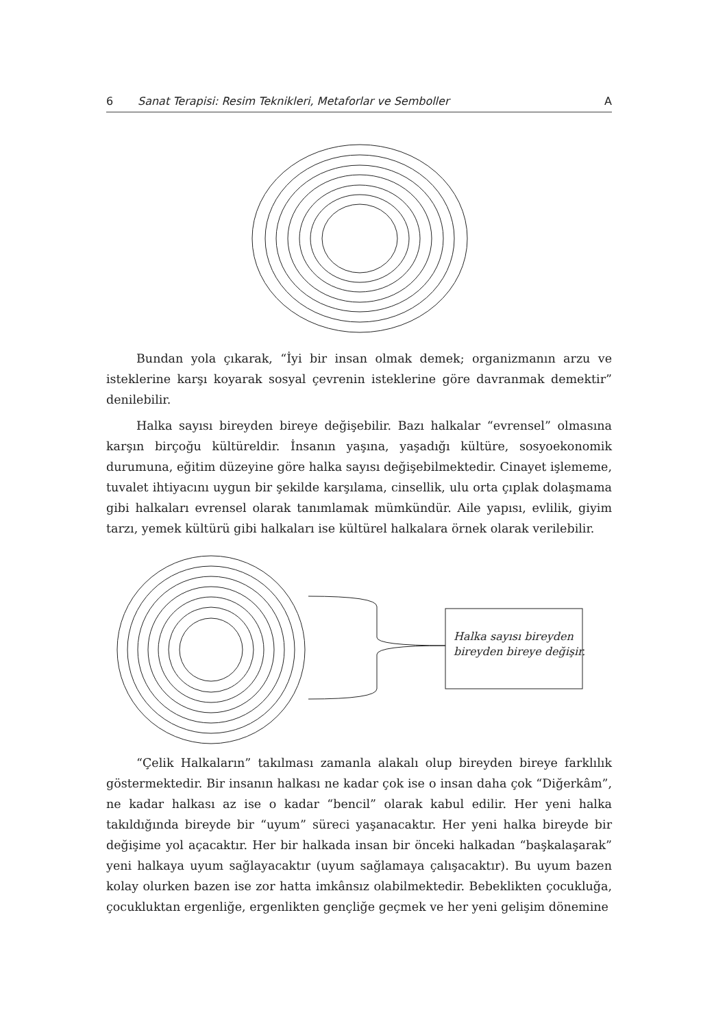6 Sanat Terapisi: Resim Teknikleri, Metaforlar ve Semboller A
Bundan yola çıkarak, “İyi bir insan olmak demek; organizmanın arzu ve isteklerine karşı koyarak sosyal çevrenin isteklerine göre davranmak demektir” denilebilir.
Halka sayısı bireyden bireye değişebilir. Bazı halkalar “evrensel” olmasına karşın birçoğu kültüreldir. İnsanın yaşına, yaşadığı kültüre, sosyoekonomik durumuna, eğitim düzeyine göre halka sayısı değişebilmektedir. Cinayet işlememe, tuvalet ihtiyacını uygun bir şekilde karşılama, cinsellik, ulu orta çıplak dolaşmama gibi halkaları evrensel olarak tanımlamak mümkündür. Aile yapısı, evlilik, giyim tarzı, yemek kültürü gibi halkaları ise kültürel halkalara örnek olarak verilebilir.
Halka sayısı bireyden
bireyden bireye değişir.
“Çelik Halkaların” takılması zamanla alakalı olup bireyden bireye farklılık göstermektedir. Bir insanın halkası ne kadar çok ise o insan daha çok “Diğerkâm”, ne kadar halkası az ise o kadar “bencil” olarak kabul edilir. Her yeni halka takıldığında bireyde bir “uyum” süreci yaşanacaktır. Her yeni halka bireyde bir değişime yol açacaktır. Her bir halkada insan bir önceki halkadan “başkalaşarak” yeni halkaya uyum sağlayacaktır (uyum sağlamaya çalışacaktır). Bu uyum bazen kolay olurken bazen ise zor hatta imkânsız olabilmektedir. Bebeklikten çocukluğa, çocukluktan ergenliğe, ergenlikten gençliğe geçmek ve her yeni gelişim dönemine